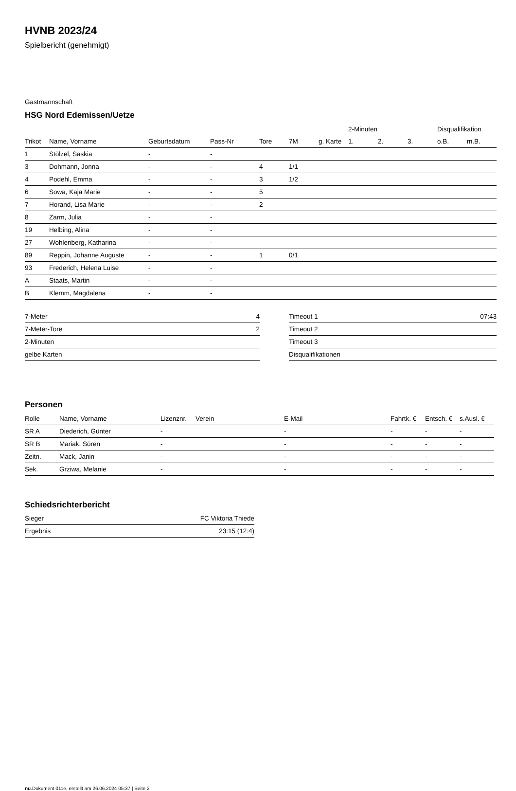HVNB 2023/24
Spielbericht (genehmigt)
Gastmannschaft
HSG Nord Edemissen/Uetze
| | | | | | | | 2-Minuten | | | Disqualifikation | |
| --- | --- | --- | --- | --- | --- | --- | --- | --- | --- | --- | --- |
| Trikot | Name, Vorname | Geburtsdatum | Pass-Nr | Tore | 7M | g. Karte | 1. | 2. | 3. | o.B. | m.B. |
| 1 | Stölzel, Saskia | - | - | | | | | | | | |
| 3 | Dohmann, Jonna | - | - | 4 | 1/1 | | | | | | |
| 4 | Podehl, Emma | - | - | 3 | 1/2 | | | | | | |
| 6 | Sowa, Kaja Marie | - | - | 5 | | | | | | | |
| 7 | Horand, Lisa Marie | - | - | 2 | | | | | | | |
| 8 | Zarm, Julia | - | - | | | | | | | | |
| 19 | Helbing, Alina | - | - | | | | | | | | |
| 27 | Wohlenberg, Katharina | - | - | | | | | | | | |
| 89 | Reppin, Johanne Auguste | - | - | 1 | 0/1 | | | | | | |
| 93 | Frederich, Helena Luise | - | - | | | | | | | | |
| A | Staats, Martin | - | - | | | | | | | | |
| B | Klemm, Magdalena | - | - | | | | | | | | |
| 7-Meter | 4 |
| 7-Meter-Tore | 2 |
| 2-Minuten | |
| gelbe Karten | |
| Timeout 1 | 07:43 |
| Timeout 2 | |
| Timeout 3 | |
| Disqualifikationen | |
Personen
| Rolle | Name, Vorname | Lizenznr. | Verein | E-Mail | Fahrtk. € | Entsch. € | s.Ausl. € |
| --- | --- | --- | --- | --- | --- | --- | --- |
| SR A | Diederich, Günter | - | | - | - | - | - |
| SR B | Mariak, Sören | - | | - | - | - | - |
| Zeitn. | Mack, Janin | - | | - | - | - | - |
| Sek. | Grziwa, Melanie | - | | - | - | - | - |
Schiedsrichterbericht
| Sieger | FC Viktoria Thiede |
| Ergebnis | 23:15 (12:4) |
nu.Dokument 011e, erstellt am 26.06.2024 05:37 | Seite 2